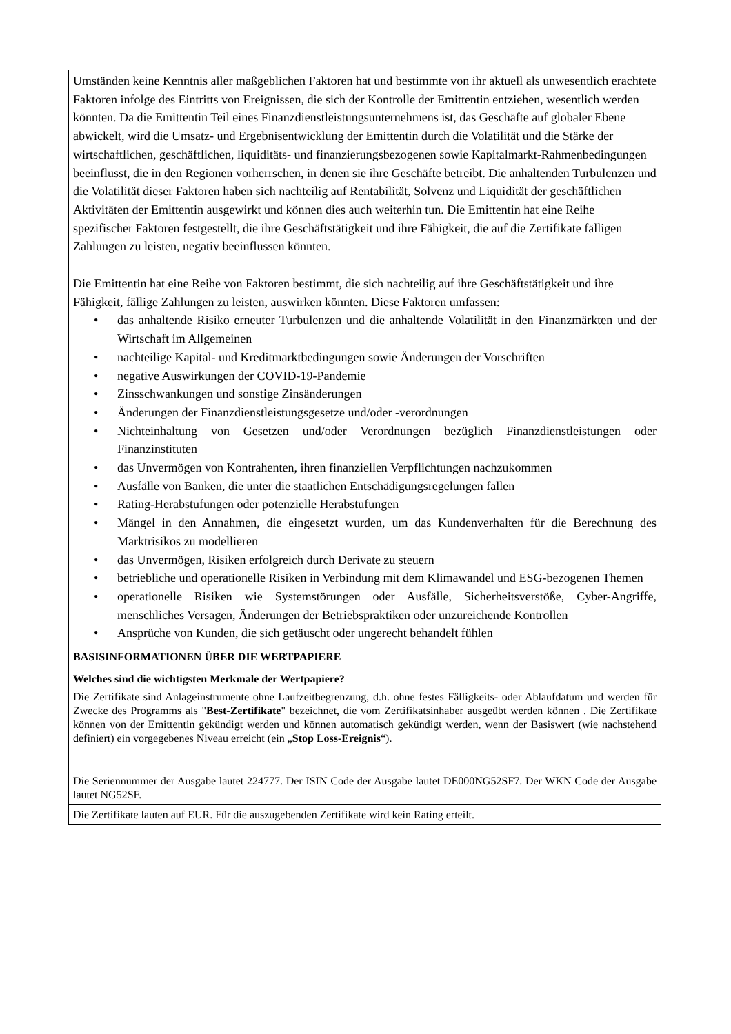Umständen keine Kenntnis aller maßgeblichen Faktoren hat und bestimmte von ihr aktuell als unwesentlich erachtete Faktoren infolge des Eintritts von Ereignissen, die sich der Kontrolle der Emittentin entziehen, wesentlich werden könnten. Da die Emittentin Teil eines Finanzdienstleistungsunternehmens ist, das Geschäfte auf globaler Ebene abwickelt, wird die Umsatz- und Ergebnisentwicklung der Emittentin durch die Volatilität und die Stärke der wirtschaftlichen, geschäftlichen, liquiditäts- und finanzierungsbezogenen sowie Kapitalmarkt-Rahmenbedingungen beeinflusst, die in den Regionen vorherrschen, in denen sie ihre Geschäfte betreibt. Die anhaltenden Turbulenzen und die Volatilität dieser Faktoren haben sich nachteilig auf Rentabilität, Solvenz und Liquidität der geschäftlichen Aktivitäten der Emittentin ausgewirkt und können dies auch weiterhin tun. Die Emittentin hat eine Reihe spezifischer Faktoren festgestellt, die ihre Geschäftstätigkeit und ihre Fähigkeit, die auf die Zertifikate fälligen Zahlungen zu leisten, negativ beeinflussen könnten.
Die Emittentin hat eine Reihe von Faktoren bestimmt, die sich nachteilig auf ihre Geschäftstätigkeit und ihre Fähigkeit, fällige Zahlungen zu leisten, auswirken könnten. Diese Faktoren umfassen:
• das anhaltende Risiko erneuter Turbulenzen und die anhaltende Volatilität in den Finanzmärkten und der Wirtschaft im Allgemeinen
• nachteilige Kapital- und Kreditmarktbedingungen sowie Änderungen der Vorschriften
• negative Auswirkungen der COVID-19-Pandemie
• Zinsschwankungen und sonstige Zinsänderungen
• Änderungen der Finanzdienstleistungsgesetze und/oder -verordnungen
• Nichteinhaltung von Gesetzen und/oder Verordnungen bezüglich Finanzdienstleistungen oder Finanzinstituten
• das Unvermögen von Kontrahenten, ihren finanziellen Verpflichtungen nachzukommen
• Ausfälle von Banken, die unter die staatlichen Entschädigungsregelungen fallen
• Rating-Herabstufungen oder potenzielle Herabstufungen
• Mängel in den Annahmen, die eingesetzt wurden, um das Kundenverhalten für die Berechnung des Marktrisikos zu modellieren
• das Unvermögen, Risiken erfolgreich durch Derivate zu steuern
• betriebliche und operationelle Risiken in Verbindung mit dem Klimawandel und ESG-bezogenen Themen
• operationelle Risiken wie Systemstörungen oder Ausfälle, Sicherheitsverstöße, Cyber-Angriffe, menschliches Versagen, Änderungen der Betriebspraktiken oder unzureichende Kontrollen
• Ansprüche von Kunden, die sich getäuscht oder ungerecht behandelt fühlen
BASISINFORMATIONEN ÜBER DIE WERTPAPIERE
Welches sind die wichtigsten Merkmale der Wertpapiere?
Die Zertifikate sind Anlageinstrumente ohne Laufzeitbegrenzung, d.h. ohne festes Fälligkeits- oder Ablaufdatum und werden für Zwecke des Programms als "Best-Zertifikate" bezeichnet, die vom Zertifikatsinhaber ausgeübt werden können . Die Zertifikate können von der Emittentin gekündigt werden und können automatisch gekündigt werden, wenn der Basiswert (wie nachstehend definiert) ein vorgegebenes Niveau erreicht (ein „Stop Loss-Ereignis“).
Die Seriennummer der Ausgabe lautet 224777. Der ISIN Code der Ausgabe lautet DE000NG52SF7. Der WKN Code der Ausgabe lautet NG52SF.
Die Zertifikate lauten auf EUR. Für die auszugebenden Zertifikate wird kein Rating erteilt.